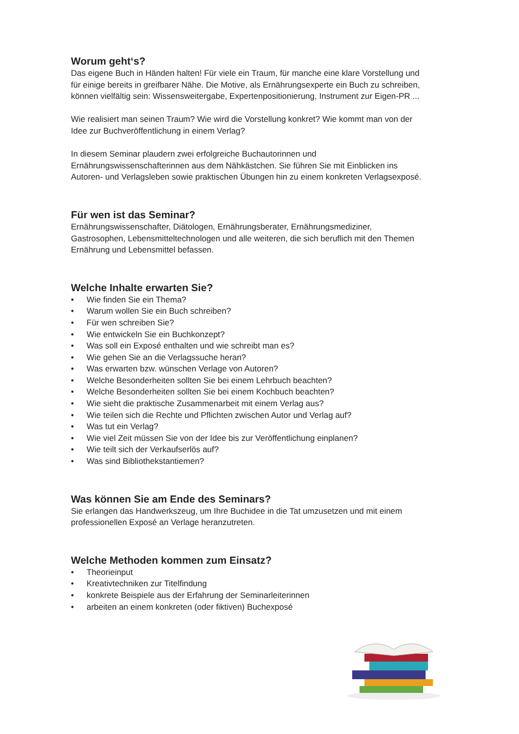Worum geht‘s?
Das eigene Buch in Händen halten! Für viele ein Traum, für manche eine klare Vorstellung und für einige bereits in greifbarer Nähe. Die Motive, als Ernährungsexperte ein Buch zu schreiben, können vielfältig sein: Wissensweitergabe, Expertenpositionierung, Instrument zur Eigen-PR ...
Wie realisiert man seinen Traum? Wie wird die Vorstellung konkret? Wie kommt man von der Idee zur Buchveröffentlichung in einem Verlag?
In diesem Seminar plaudern zwei erfolgreiche Buchautorinnen und Ernährungswissenschafterinnen aus dem Nähkästchen. Sie führen Sie mit Einblicken ins Autoren- und Verlagsleben sowie praktischen Übungen hin zu einem konkreten Verlagsexposé.
Für wen ist das Seminar?
Ernährungswissenschafter, Diätologen, Ernährungsberater, Ernährungsmediziner, Gastrosophen, Lebensmitteltechnologen und alle weiteren, die sich beruflich mit den Themen Ernährung und Lebensmittel befassen.
Welche Inhalte erwarten Sie?
• Wie finden Sie ein Thema?
• Warum wollen Sie ein Buch schreiben?
• Für wen schreiben Sie?
• Wie entwickeln Sie ein Buchkonzept?
• Was soll ein Exposé enthalten und wie schreibt man es?
• Wie gehen Sie an die Verlagssuche heran?
• Was erwarten bzw. wünschen Verlage von Autoren?
• Welche Besonderheiten sollten Sie bei einem Lehrbuch beachten?
• Welche Besonderheiten sollten Sie bei einem Kochbuch beachten?
• Wie sieht die praktische Zusammenarbeit mit einem Verlag aus?
• Wie teilen sich die Rechte und Pflichten zwischen Autor und Verlag auf?
• Was tut ein Verlag?
• Wie viel Zeit müssen Sie von der Idee bis zur Veröffentlichung einplanen?
• Wie teilt sich der Verkaufserlös auf?
• Was sind Bibliothekstantiemen?
Was können Sie am Ende des Seminars?
Sie erlangen das Handwerkszeug, um Ihre Buchidee in die Tat umzusetzen und mit einem professionellen Exposé an Verlage heranzutreten.
Welche Methoden kommen zum Einsatz?
• Theorieinput
• Kreativtechniken zur Titelfindung
• konkrete Beispiele aus der Erfahrung der Seminarleiterinnen
• arbeiten an einem konkreten (oder fiktiven) Buchexposé